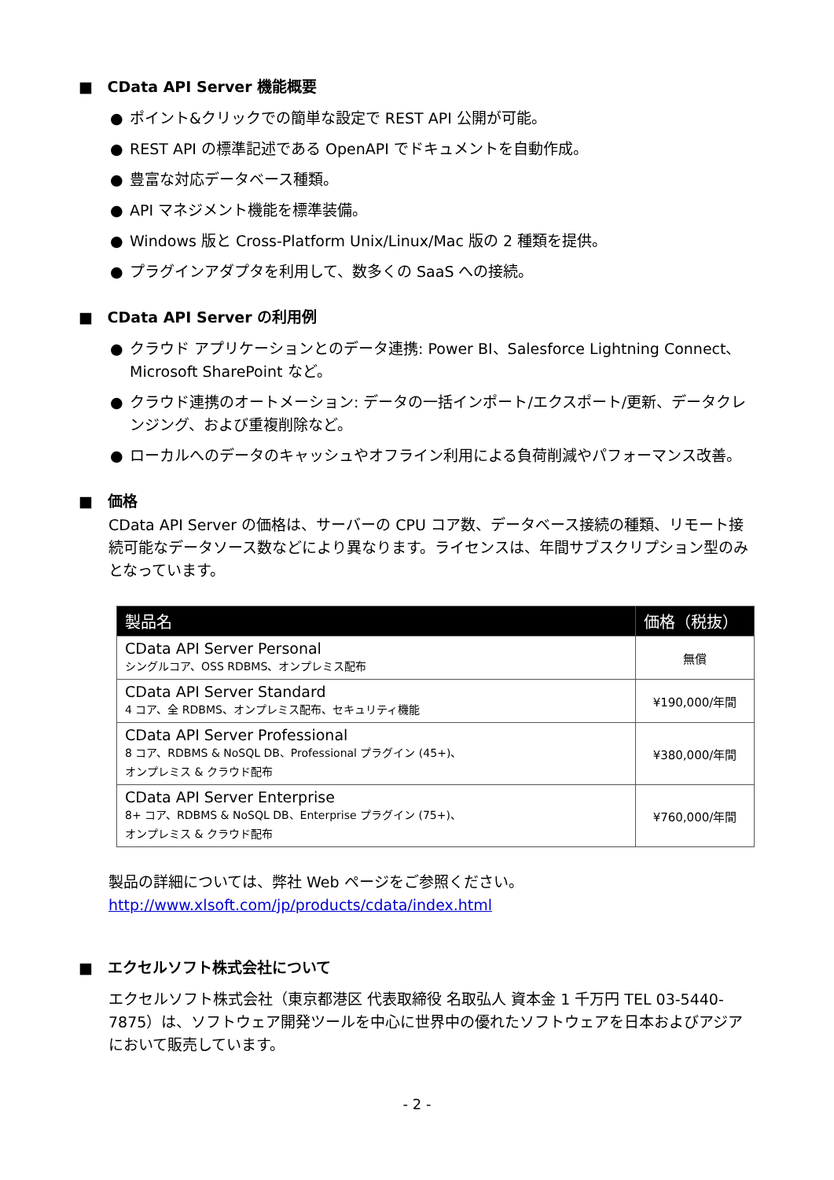■ CData API Server 機能概要
● ポイント&クリックでの簡単な設定で REST API 公開が可能。
● REST API の標準記述である OpenAPI でドキュメントを自動作成。
● 豊富な対応データベース種類。
● API マネジメント機能を標準装備。
● Windows 版と Cross-Platform Unix/Linux/Mac 版の 2 種類を提供。
● プラグインアダプタを利用して、数多くの SaaS への接続。
■ CData API Server の利用例
● クラウド アプリケーションとのデータ連携: Power BI、Salesforce Lightning Connect、Microsoft SharePoint など。
● クラウド連携のオートメーション: データの一括インポート/エクスポート/更新、データクレンジング、および重複削除など。
● ローカルへのデータのキャッシュやオフライン利用による負荷削減やパフォーマンス改善。
■ 価格
CData API Server の価格は、サーバーの CPU コア数、データベース接続の種類、リモート接続可能なデータソース数などにより異なります。ライセンスは、年間サブスクリプション型のみとなっています。
| 製品名 | 価格（税抜） |
| --- | --- |
| CData API Server Personal シングルコア、OSS RDBMS、オンプレミス配布 | 無償 |
| CData API Server Standard 4 コア、全 RDBMS、オンプレミス配布、セキュリティ機能 | ¥190,000/年間 |
| CData API Server Professional 8 コア、RDBMS & NoSQL DB、Professional プラグイン (45+)、 オンプレミス & クラウド配布 | ¥380,000/年間 |
| CData API Server Enterprise 8+ コア、RDBMS & NoSQL DB、Enterprise プラグイン (75+)、 オンプレミス & クラウド配布 | ¥760,000/年間 |
製品の詳細については、弊社 Web ページをご参照ください。
http://www.xlsoft.com/jp/products/cdata/index.html
■ エクセルソフト株式会社について
エクセルソフト株式会社（東京都港区 代表取締役 名取弘人 資本金 1 千万円 TEL 03-5440-7875）は、ソフトウェア開発ツールを中心に世界中の優れたソフトウェアを日本およびアジアにおいて販売しています。
- 2 -